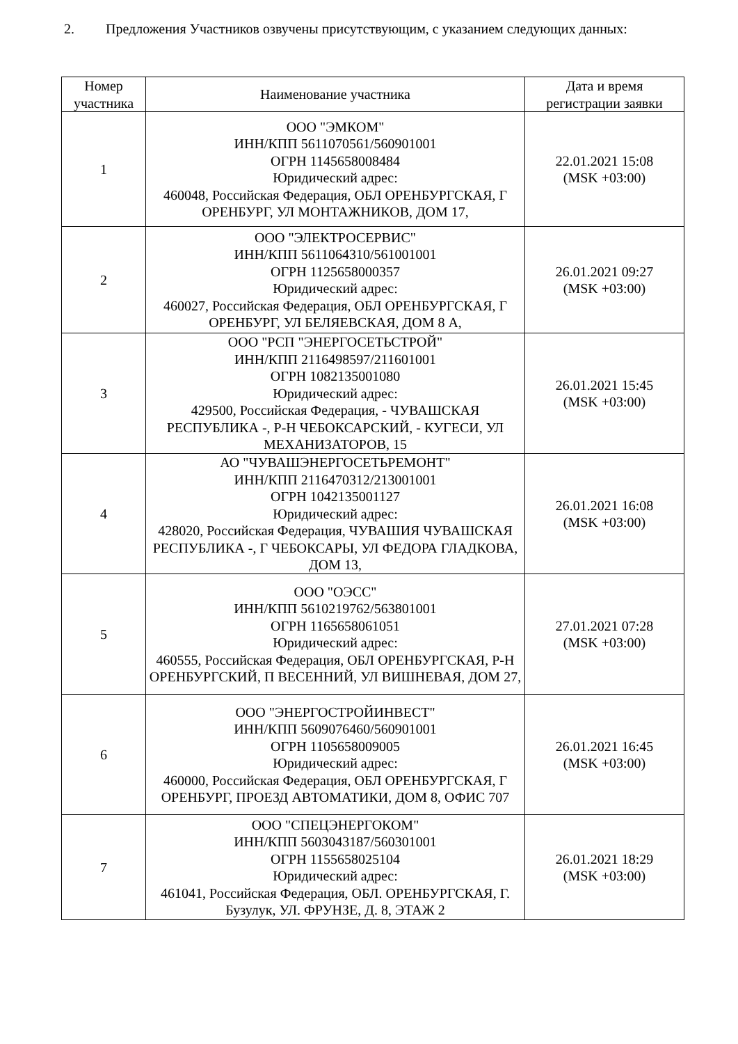2. Предложения Участников озвучены присутствующим, с указанием следующих данных:
| Номер участника | Наименование участника | Дата и время регистрации заявки |
| --- | --- | --- |
| 1 | ООО "ЭМКОМ" ИНН/КПП 5611070561/560901001 ОГРН 1145658008484 Юридический адрес: 460048, Российская Федерация, ОБЛ ОРЕНБУРГСКАЯ, Г ОРЕНБУРГ, УЛ МОНТАЖНИКОВ, ДОМ 17, | 22.01.2021 15:08 (MSK +03:00) |
| 2 | ООО "ЭЛЕКТРОСЕРВИС" ИНН/КПП 5611064310/561001001 ОГРН 1125658000357 Юридический адрес: 460027, Российская Федерация, ОБЛ ОРЕНБУРГСКАЯ, Г ОРЕНБУРГ, УЛ БЕЛЯЕВСКАЯ, ДОМ 8 А, | 26.01.2021 09:27 (MSK +03:00) |
| 3 | ООО "РСП "ЭНЕРГОСЕТЬСТРОЙ" ИНН/КПП 2116498597/211601001 ОГРН 1082135001080 Юридический адрес: 429500, Российская Федерация, - ЧУВАШСКАЯ РЕСПУБЛИКА -, Р-Н ЧЕБОКСАРСКИЙ, - КУГЕСИ, УЛ МЕХАНИЗАТОРОВ, 15 | 26.01.2021 15:45 (MSK +03:00) |
| 4 | АО "ЧУВАШЭНЕРГОСЕТЬРЕМОНТ" ИНН/КПП 2116470312/213001001 ОГРН 1042135001127 Юридический адрес: 428020, Российская Федерация, ЧУВАШИЯ ЧУВАШСКАЯ РЕСПУБЛИКА -, Г ЧЕБОКСАРЫ, УЛ ФЕДОРА ГЛАДКОВА, ДОМ 13, | 26.01.2021 16:08 (MSK +03:00) |
| 5 | ООО "ОЭСС" ИНН/КПП 5610219762/563801001 ОГРН 1165658061051 Юридический адрес: 460555, Российская Федерация, ОБЛ ОРЕНБУРГСКАЯ, Р-Н ОРЕНБУРГСКИЙ, П ВЕСЕННИЙ, УЛ ВИШНЕВАЯ, ДОМ 27, | 27.01.2021 07:28 (MSK +03:00) |
| 6 | ООО "ЭНЕРГОСТРОЙИНВЕСТ" ИНН/КПП 5609076460/560901001 ОГРН 1105658009005 Юридический адрес: 460000, Российская Федерация, ОБЛ ОРЕНБУРГСКАЯ, Г ОРЕНБУРГ, ПРОЕЗД АВТОМАТИКИ, ДОМ 8, ОФИС 707 | 26.01.2021 16:45 (MSK +03:00) |
| 7 | ООО "СПЕЦЭНЕРГОКОМ" ИНН/КПП 5603043187/560301001 ОГРН 1155658025104 Юридический адрес: 461041, Российская Федерация, ОБЛ. ОРЕНБУРГСКАЯ, Г. Бузулук, УЛ. ФРУНЗЕ, Д. 8, ЭТАЖ 2 | 26.01.2021 18:29 (MSK +03:00) |